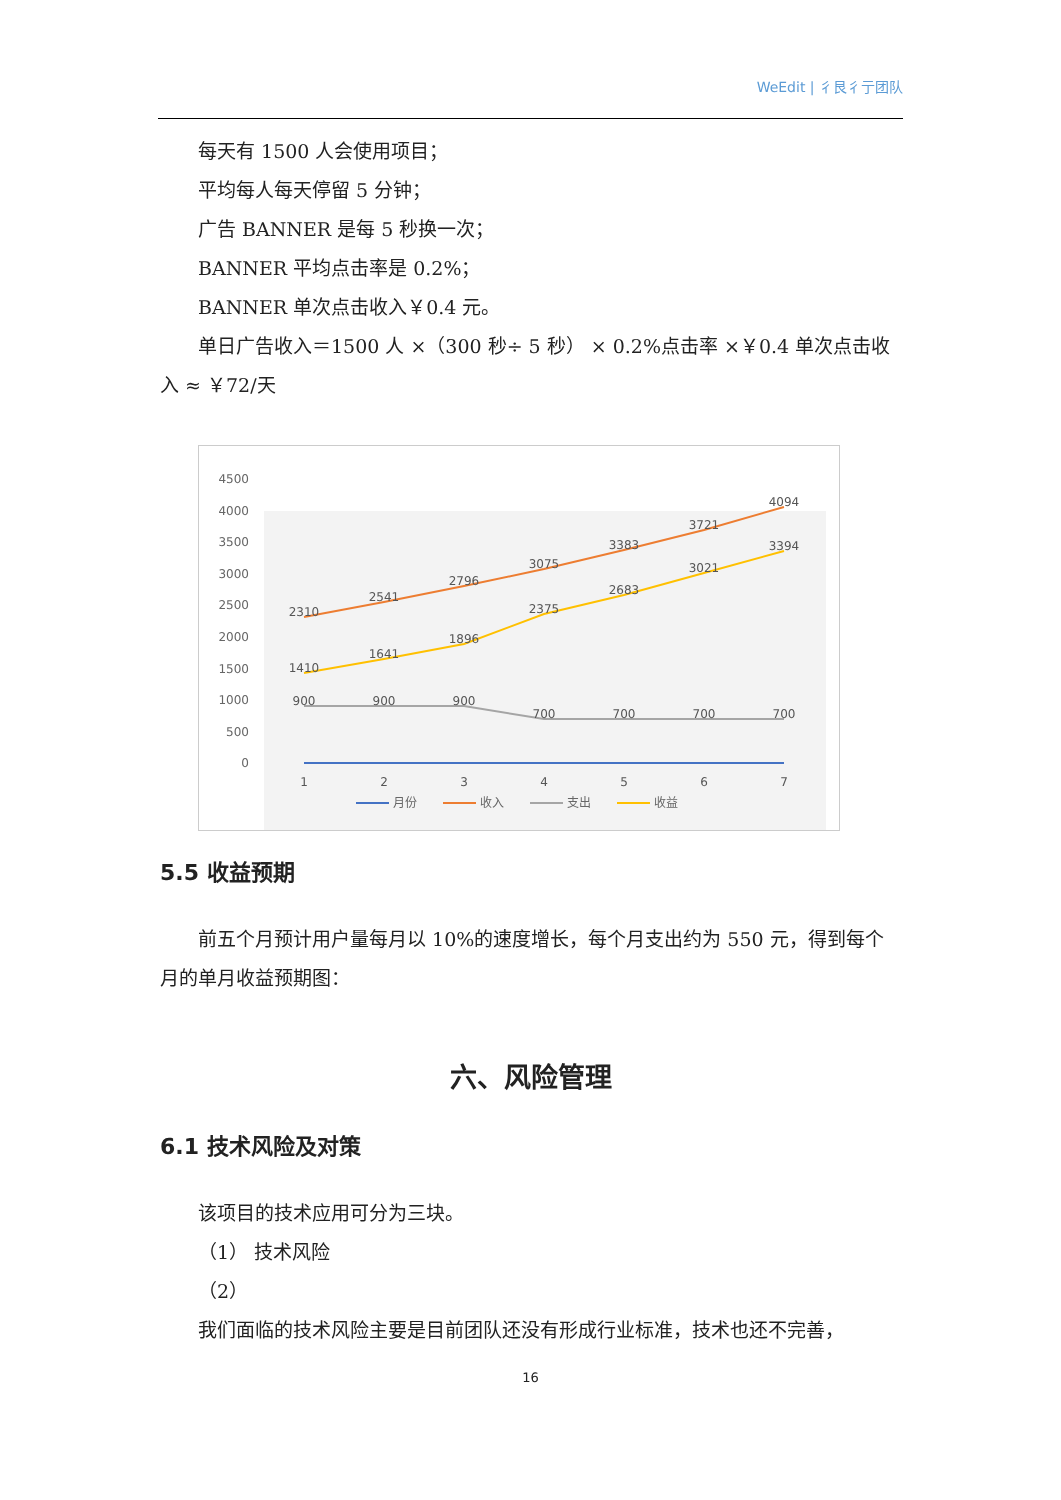WeEdit | 彳艮彳亍团队
每天有 1500 人会使用项目；
平均每人每天停留 5 分钟；
广告 BANNER 是每 5 秒换一次；
BANNER 平均点击率是 0.2%；
BANNER 单次点击收入￥0.4 元。
单日广告收入＝1500 人 ×（300 秒÷ 5 秒） × 0.2%点击率 ×￥0.4 单次点击收入 ≈ ￥72/天
4500
4000
3500
3000
2500
2000
1500
1000
500
0
2310
2541
2796
3075
3383
3721
4094
1410
1641
1896
2375
2683
3021
3394
900
900
900
700
700
700
700
1
2
3
4
5
6
7
月份
收入
支出
收益
5.5 收益预期
前五个月预计用户量每月以 10%的速度增长，每个月支出约为 550 元，得到每个月的单月收益预期图：
六、风险管理
6.1 技术风险及对策
该项目的技术应用可分为三块。
（1） 技术风险
（2）
我们面临的技术风险主要是目前团队还没有形成行业标准，技术也还不完善，
16